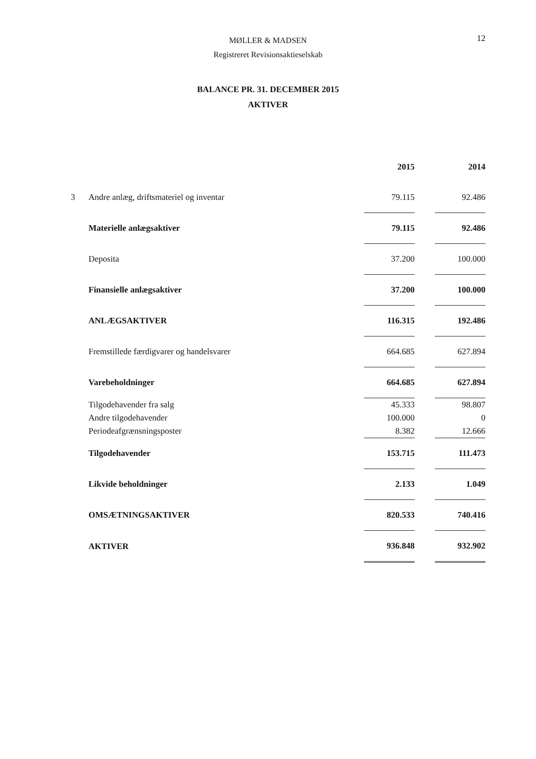MØLLER & MADSEN
Registreret Revisionsaktieselskab
12
BALANCE PR. 31. DECEMBER 2015
AKTIVER
| | | 2015 | | 2014 |
| --- | --- | --- | --- | --- |
| 3 | Andre anlæg, driftsmateriel og inventar | 79.115 | | 92.486 |
| | Materielle anlægsaktiver | 79.115 | | 92.486 |
| | Deposita | 37.200 | | 100.000 |
| | Finansielle anlægsaktiver | 37.200 | | 100.000 |
| | ANLÆGSAKTIVER | 116.315 | | 192.486 |
| | Fremstillede færdigvarer og handelsvarer | 664.685 | | 627.894 |
| | Varebeholdninger | 664.685 | | 627.894 |
| | Tilgodehavender fra salg | 45.333 | | 98.807 |
| | Andre tilgodehavender | 100.000 | | 0 |
| | Periodeafgrænsningsposter | 8.382 | | 12.666 |
| | Tilgodehavender | 153.715 | | 111.473 |
| | Likvide beholdninger | 2.133 | | 1.049 |
| | OMSÆTNINGSAKTIVER | 820.533 | | 740.416 |
| | AKTIVER | 936.848 | | 932.902 |